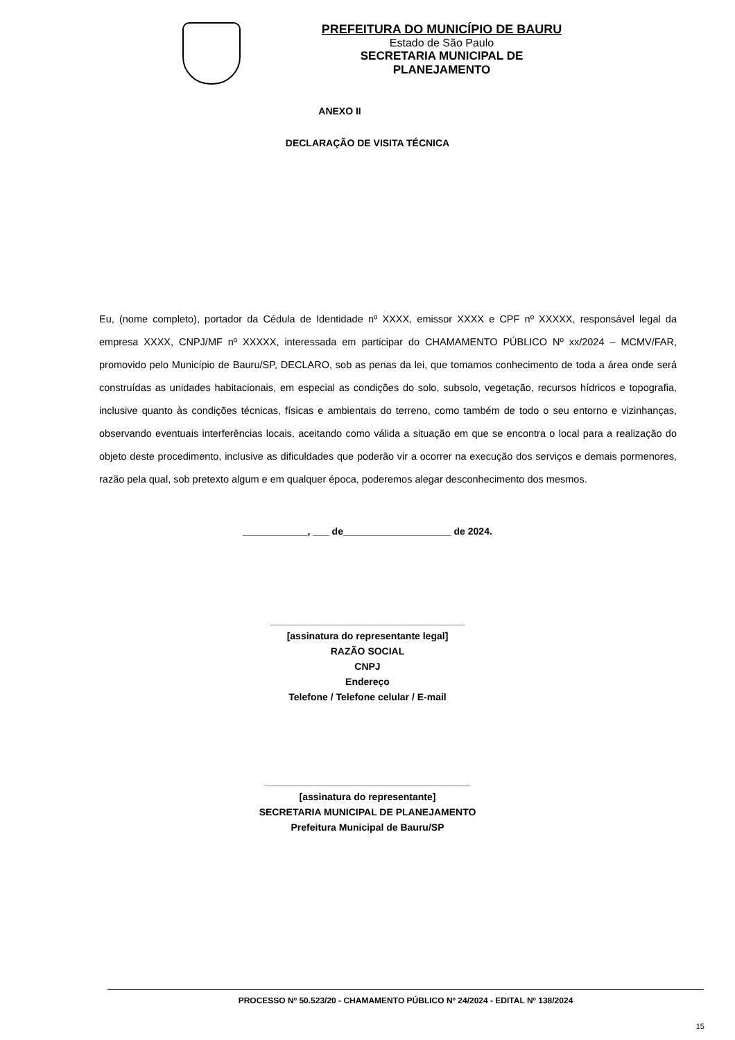PREFEITURA DO MUNICÍPIO DE BAURU
Estado de São Paulo
SECRETARIA MUNICIPAL DE PLANEJAMENTO
ANEXO II
DECLARAÇÃO DE VISITA TÉCNICA
Eu, (nome completo), portador da Cédula de Identidade nº XXXX, emissor XXXX e CPF nº XXXXX, responsável legal da empresa XXXX, CNPJ/MF nº XXXXX, interessada em participar do CHAMAMENTO PÚBLICO Nº xx/2024 – MCMV/FAR, promovido pelo Município de Bauru/SP, DECLARO, sob as penas da lei, que tomamos conhecimento de toda a área onde será construídas as unidades habitacionais, em especial as condições do solo, subsolo, vegetação, recursos hídricos e topografia, inclusive quanto às condições técnicas, físicas e ambientais do terreno, como também de todo o seu entorno e vizinhanças, observando eventuais interferências locais, aceitando como válida a situação em que se encontra o local para a realização do objeto deste procedimento, inclusive as dificuldades que poderão vir a ocorrer na execução dos serviços e demais pormenores, razão pela qual, sob pretexto algum e em qualquer época, poderemos alegar desconhecimento dos mesmos.
____________, ___ de____________________ de 2024.
____________________________________
[assinatura do representante legal]
RAZÃO SOCIAL
CNPJ
Endereço
Telefone / Telefone celular / E-mail
______________________________________
[assinatura do representante]
SECRETARIA MUNICIPAL DE PLANEJAMENTO
Prefeitura Municipal de Bauru/SP
PROCESSO Nº 50.523/20 - CHAMAMENTO PÚBLICO Nº 24/2024 - EDITAL Nº 138/2024
15